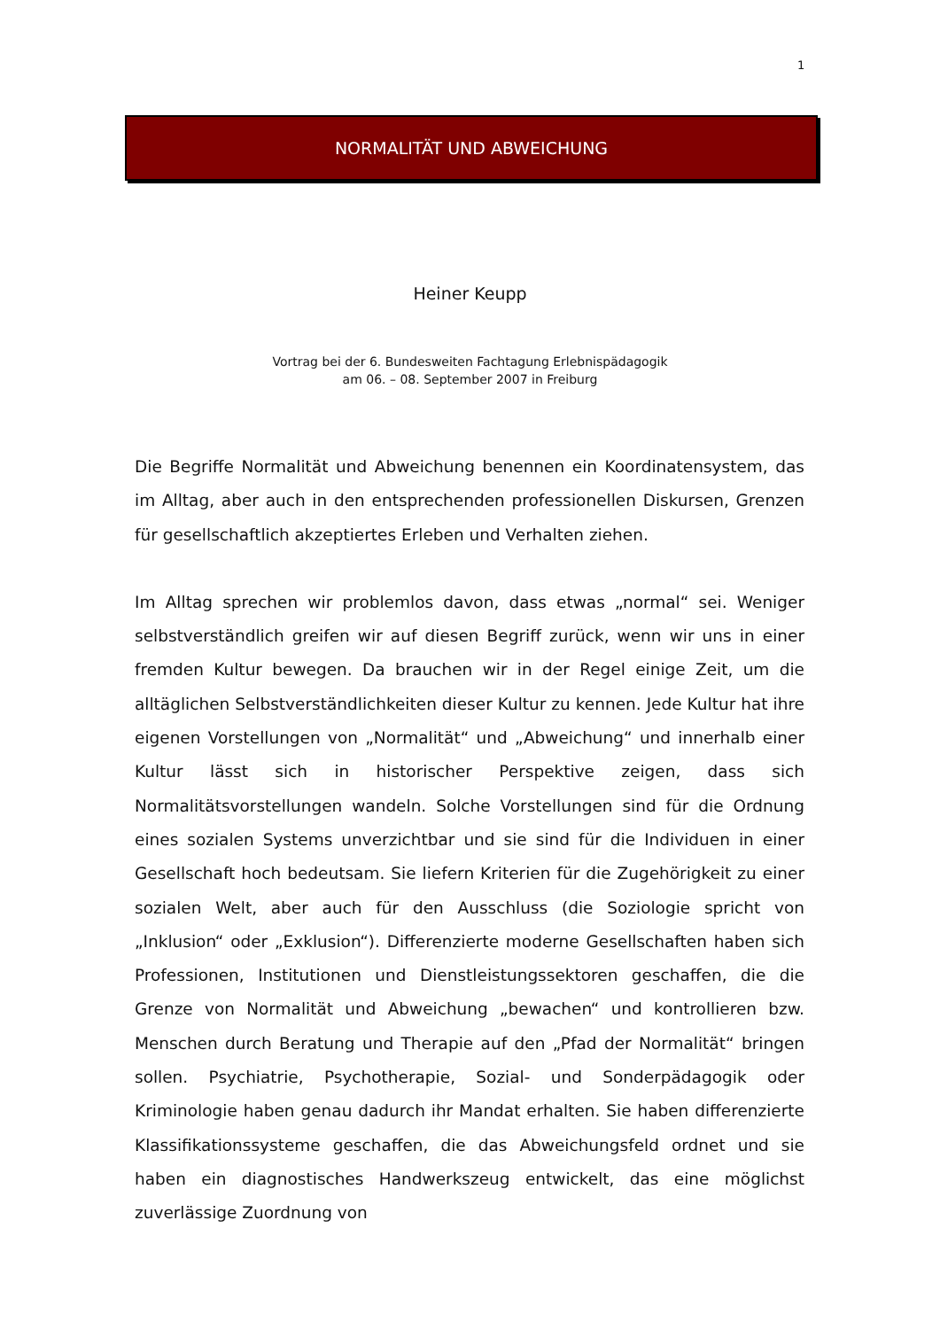1
NORMALITÄT UND ABWEICHUNG
Heiner Keupp
Vortrag bei der 6. Bundesweiten Fachtagung Erlebnispädagogik
am 06. – 08. September 2007 in Freiburg
Die Begriffe Normalität und Abweichung benennen ein Koordinatensystem, das im Alltag, aber auch in den entsprechenden professionellen Diskursen, Grenzen für gesellschaftlich akzeptiertes Erleben und Verhalten ziehen.
Im Alltag sprechen wir problemlos davon, dass etwas „normal“ sei. Weniger selbstverständlich greifen wir auf diesen Begriff zurück, wenn wir uns in einer fremden Kultur bewegen. Da brauchen wir in der Regel einige Zeit, um die alltäglichen Selbstverständlichkeiten dieser Kultur zu kennen. Jede Kultur hat ihre eigenen Vorstellungen von „Normalität“ und „Abweichung“ und innerhalb einer Kultur lässt sich in historischer Perspektive zeigen, dass sich Normalitätsvorstellungen wandeln. Solche Vorstellungen sind für die Ordnung eines sozialen Systems unverzichtbar und sie sind für die Individuen in einer Gesellschaft hoch bedeutsam. Sie liefern Kriterien für die Zugehörigkeit zu einer sozialen Welt, aber auch für den Ausschluss (die Soziologie spricht von „Inklusion“ oder „Exklusion“). Differenzierte moderne Gesellschaften haben sich Professionen, Institutionen und Dienstleistungssektoren geschaffen, die die Grenze von Normalität und Abweichung „bewachen“ und kontrollieren bzw. Menschen durch Beratung und Therapie auf den „Pfad der Normalität“ bringen sollen. Psychiatrie, Psychotherapie, Sozial- und Sonderpädagogik oder Kriminologie haben genau dadurch ihr Mandat erhalten. Sie haben differenzierte Klassifikationssysteme geschaffen, die das Abweichungsfeld ordnet und sie haben ein diagnostisches Handwerkszeug entwickelt, das eine möglichst zuverlässige Zuordnung von